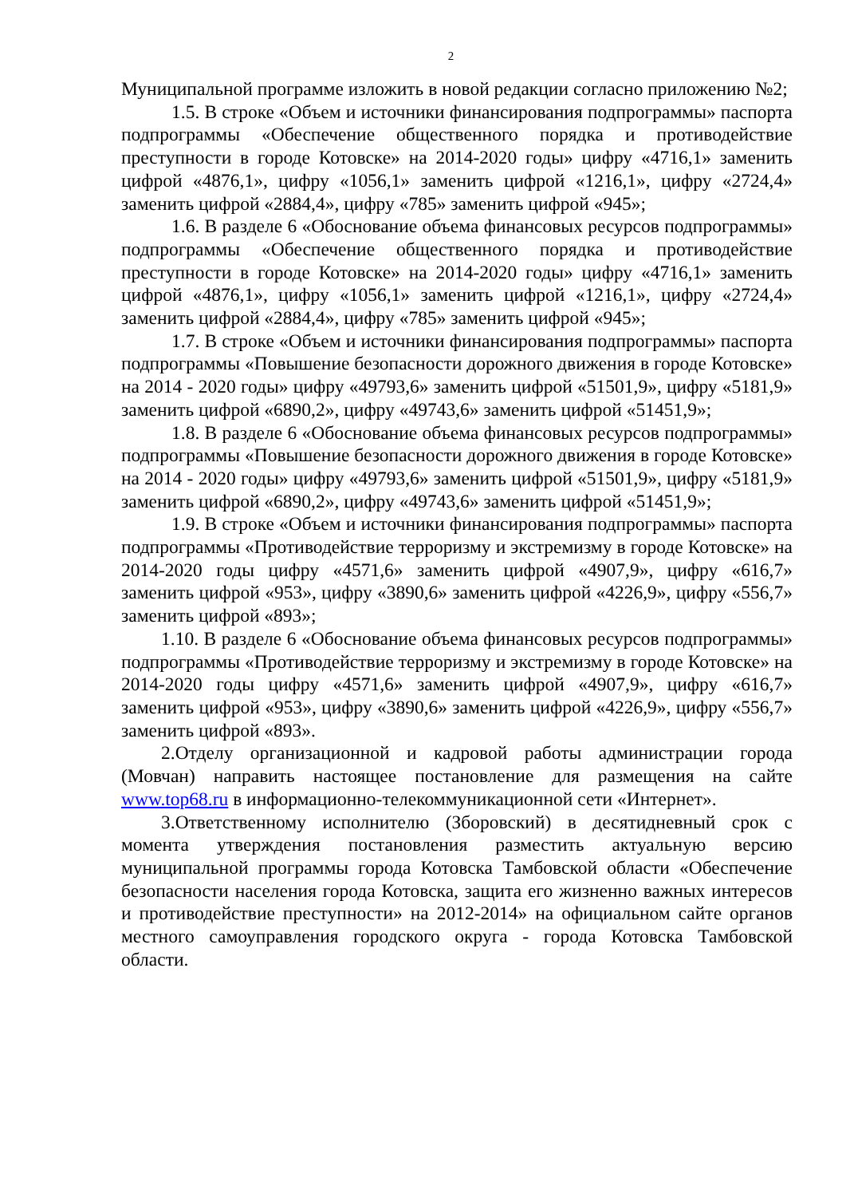2
Муниципальной программе изложить в новой редакции согласно приложению №2;
1.5. В строке «Объем и источники финансирования подпрограммы» паспорта подпрограммы «Обеспечение общественного порядка и противодействие преступности в городе Котовске» на 2014-2020 годы» цифру «4716,1» заменить цифрой «4876,1», цифру «1056,1» заменить цифрой «1216,1», цифру «2724,4» заменить цифрой «2884,4», цифру «785» заменить цифрой «945»;
1.6. В разделе 6 «Обоснование объема финансовых ресурсов подпрограммы» подпрограммы «Обеспечение общественного порядка и противодействие преступности в городе Котовске» на 2014-2020 годы» цифру «4716,1» заменить цифрой «4876,1», цифру «1056,1» заменить цифрой «1216,1», цифру «2724,4» заменить цифрой «2884,4», цифру «785» заменить цифрой «945»;
1.7. В строке «Объем и источники финансирования подпрограммы» паспорта подпрограммы «Повышение безопасности дорожного движения в городе Котовске» на 2014 - 2020 годы» цифру «49793,6» заменить цифрой «51501,9», цифру «5181,9» заменить цифрой «6890,2», цифру «49743,6» заменить цифрой «51451,9»;
1.8. В разделе 6 «Обоснование объема финансовых ресурсов подпрограммы» подпрограммы «Повышение безопасности дорожного движения в городе Котовске» на 2014 - 2020 годы» цифру «49793,6» заменить цифрой «51501,9», цифру «5181,9» заменить цифрой «6890,2», цифру «49743,6» заменить цифрой «51451,9»;
1.9. В строке «Объем и источники финансирования подпрограммы» паспорта подпрограммы «Противодействие терроризму и экстремизму в городе Котовске» на 2014-2020 годы цифру «4571,6» заменить цифрой «4907,9», цифру «616,7» заменить цифрой «953», цифру «3890,6» заменить цифрой «4226,9», цифру «556,7» заменить цифрой «893»;
1.10. В разделе 6 «Обоснование объема финансовых ресурсов подпрограммы» подпрограммы «Противодействие терроризму и экстремизму в городе Котовске» на 2014-2020 годы цифру «4571,6» заменить цифрой «4907,9», цифру «616,7» заменить цифрой «953», цифру «3890,6» заменить цифрой «4226,9», цифру «556,7» заменить цифрой «893».
2.Отделу организационной и кадровой работы администрации города (Мовчан) направить настоящее постановление для размещения на сайте www.top68.ru в информационно-телекоммуникационной сети «Интернет».
3.Ответственному исполнителю (Зборовский) в десятидневный срок с момента утверждения постановления разместить актуальную версию муниципальной программы города Котовска Тамбовской области «Обеспечение безопасности населения города Котовска, защита его жизненно важных интересов и противодействие преступности» на 2012-2014» на официальном сайте органов местного самоуправления городского округа - города Котовска Тамбовской области.